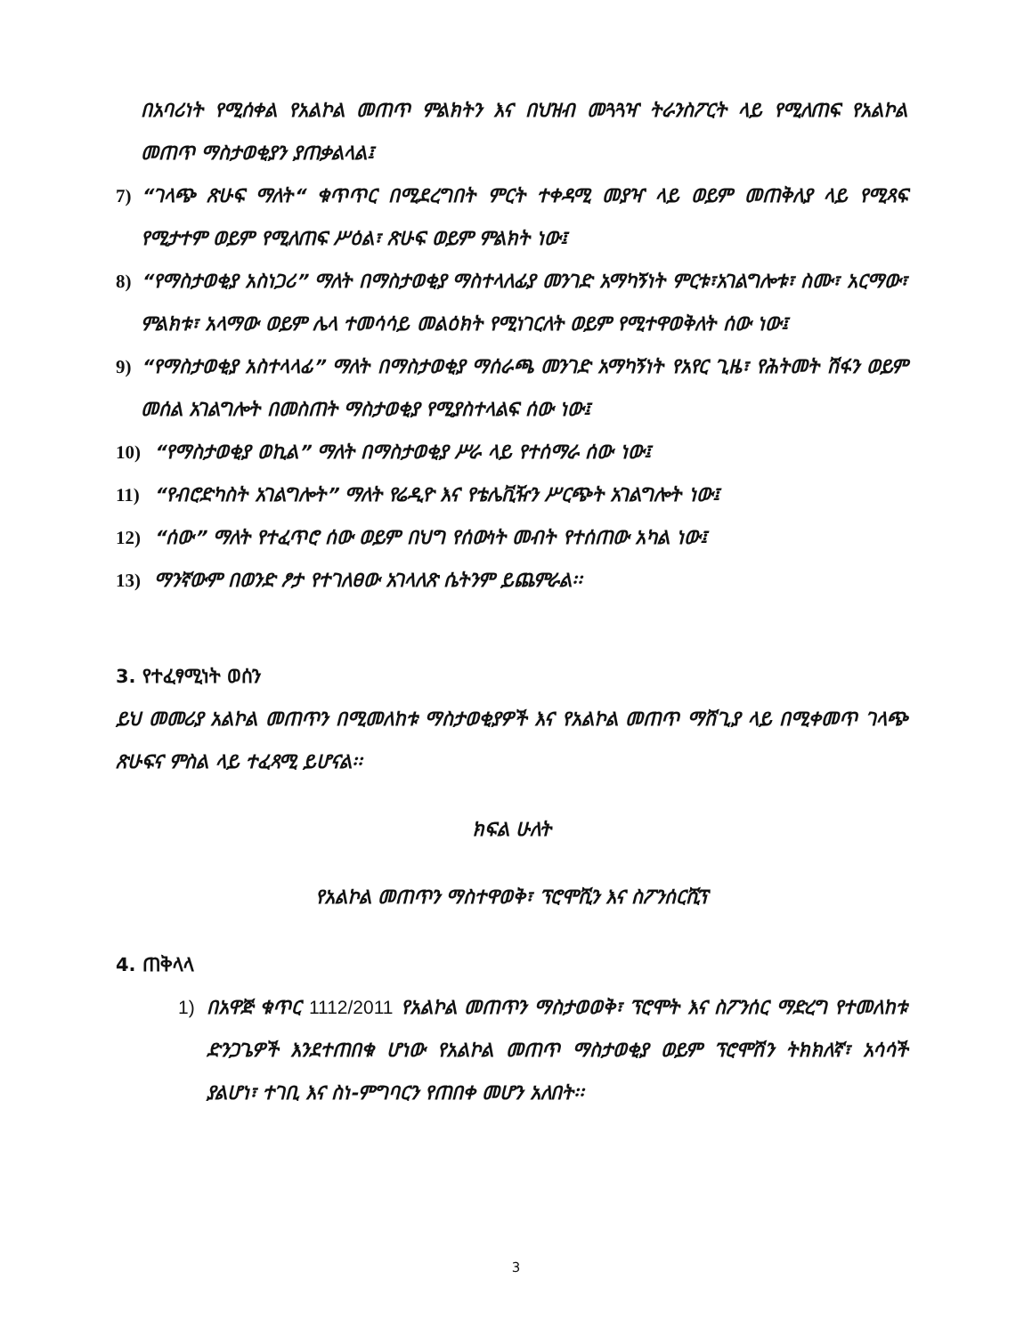በአባሪነት የሚሰቀል የአልኮል መጠጥ ምልክትን እና በህዝብ መጓጓዣ ትራንስፖርት ላይ የሚለጠፍ የአልኮል መጠጥ ማስታወቂያን ያጠቃልላል፤
7) “ገላጭ ጽሁፍ ማለት“ ቁጥጥር በሚደረግበት ምርት ተቀዳሚ መያዣ ላይ ወይም መጠቅለያ ላይ የሚጻፍ የሚታተም ወይም የሚለጠፍ ሥዕል፣ ጽሁፍ ወይም ምልክት ነው፤
8) “የማስታወቂያ አስነጋሪ” ማለት በማስታወቂያ ማስተላለፊያ መንገድ አማካኝነት ምርቱ፣አገልግሎቱ፣ ስሙ፣ አርማው፣ ምልክቱ፣ አላማው ወይም ሌላ ተመሳሳይ መልዕክት የሚነገርለት ወይም የሚተዋወቅለት ሰው ነው፤
9) “የማስታወቂያ አስተላላፊ” ማለት በማስታወቂያ ማሰራጫ መንገድ አማካኝነት የአየር ጊዜ፣ የሕትመት ሽፋን ወይም መሰል አገልግሎት በመስጠት ማስታወቂያ የሚያስተላልፍ ሰው ነው፤
10)
“የማስታወቂያ ወኪል” ማለት በማስታወቂያ ሥራ ላይ የተሰማራ ሰው ነው፤
11)
“የብሮድካስት አገልግሎት” ማለት የሬዲዮ እና የቴሌቪዥን ሥርጭት አገልግሎት ነው፤
12)
“ሰው” ማለት የተፈጥሮ ሰው ወይም በህግ የሰውነት መብት የተሰጠው አካል ነው፤
13)
ማንኛውም በወንድ ፆታ የተገለፀው አገላለጽ ሴትንም ይጨምራል፡፡
3. የተፈፃሚነት ወሰን
ይህ መመሪያ አልኮል መጠጥን በሚመለከቱ ማስታወቂያዎች እና የአልኮል መጠጥ ማሸጊያ ላይ በሚቀመጥ ገላጭ ጽሁፍና ምስል ላይ ተፈጻሚ ይሆናል፡፡
ክፍል ሁለት
የአልኮል መጠጥን ማስተዋወቅ፣ ፕሮሞሺን እና ስፖንሰርሺፕ
4. ጠቅላላ
1) በአዋጅ ቁጥር 1112/2011 የአልኮል መጠጥን ማስታወወቅ፣ ፕሮሞት እና ስፖንሰር ማድረግ የተመለከቱ ድንጋጌዎች እንደተጠበቁ ሆነው የአልኮል መጠጥ ማስታወቂያ ወይም ፕሮሞሽን ትክክለኛ፣ አሳሳች ያልሆነ፣ ተገቢ እና ስነ-ምግባርን የጠበቀ መሆን አለበት፡፡
3